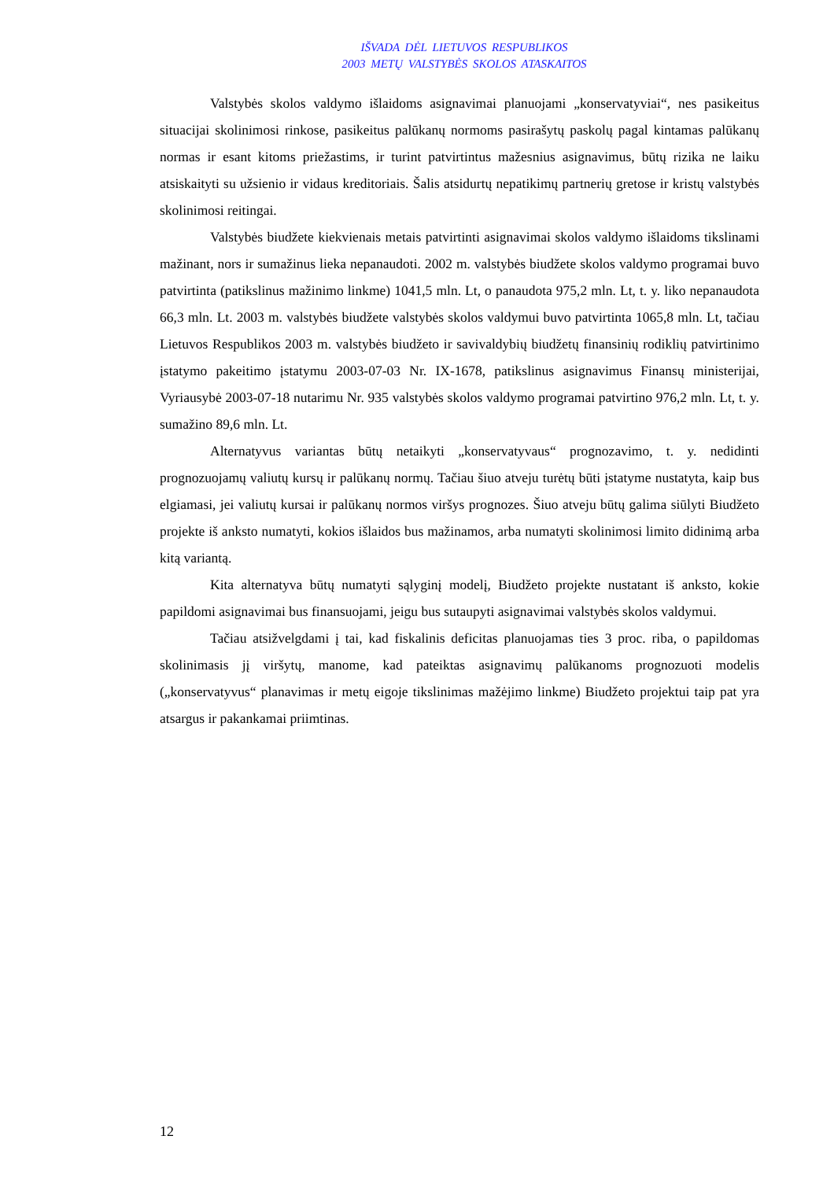IŠVADA DĖL LIETUVOS RESPUBLIKOS
2003 METŲ VALSTYBĖS SKOLOS ATASKAITOS
Valstybės skolos valdymo išlaidoms asignavimai planuojami „konservatyviai“, nes pasikeitus situacijai skolinimosi rinkose, pasikeitus palūkanų normoms pasirašytų paskolų pagal kintamas palūkanų normas ir esant kitoms priežastims, ir turint patvirtintus mažesnius asignavimus, būtų rizika ne laiku atsiskaityti su užsienio ir vidaus kreditoriais. Šalis atsidurtų nepatikimų partnerių gretose ir kristų valstybės skolinimosi reitingai.
Valstybės biudžete kiekvienais metais patvirtinti asignavimai skolos valdymo išlaidoms tikslinami mažinant, nors ir sumažinus lieka nepanaudoti. 2002 m. valstybės biudžete skolos valdymo programai buvo patvirtinta (patikslinus mažinimo linkme) 1041,5 mln. Lt, o panaudota 975,2 mln. Lt, t. y. liko nepanaudota 66,3 mln. Lt. 2003 m. valstybės biudžete valstybės skolos valdymui buvo patvirtinta 1065,8 mln. Lt, tačiau Lietuvos Respublikos 2003 m. valstybės biudžeto ir savivaldybių biudžetų finansinių rodiklių patvirtinimo įstatymo pakeitimo įstatymu 2003-07-03 Nr. IX-1678, patikslinus asignavimus Finansų ministerijai, Vyriausybė 2003-07-18 nutarimu Nr. 935 valstybės skolos valdymo programai patvirtino 976,2 mln. Lt, t. y. sumažino 89,6 mln. Lt.
Alternatyvus variantas būtų netaikyti „konservatyvaus“ prognozavimo, t. y. nedidinti prognozuojamų valiutų kursų ir palūkanų normų. Tačiau šiuo atveju turėtų būti įstatyme nustatyta, kaip bus elgiamasi, jei valiutų kursai ir palūkanų normos viršys prognozes. Šiuo atveju būtų galima siūlyti Biudžeto projekte iš anksto numatyti, kokios išlaidos bus mažinamos, arba numatyti skolinimosi limito didinimą arba kitą variantą.
Kita alternatyva būtų numatyti sąlyginį modelį, Biudžeto projekte nustatant iš anksto, kokie papildomi asignavimai bus finansuojami, jeigu bus sutaupyti asignavimai valstybės skolos valdymui.
Tačiau atsižvelgdami į tai, kad fiskalinis deficitas planuojamas ties 3 proc. riba, o papildomas skolinimasis jį viršytų, manome, kad pateiktas asignavimų palūkanoms prognozuoti modelis („konservatyvus“ planavimas ir metų eigoje tikslinimas mažėjimo linkme) Biudžeto projektui taip pat yra atsargus ir pakankamai priimtinas.
12